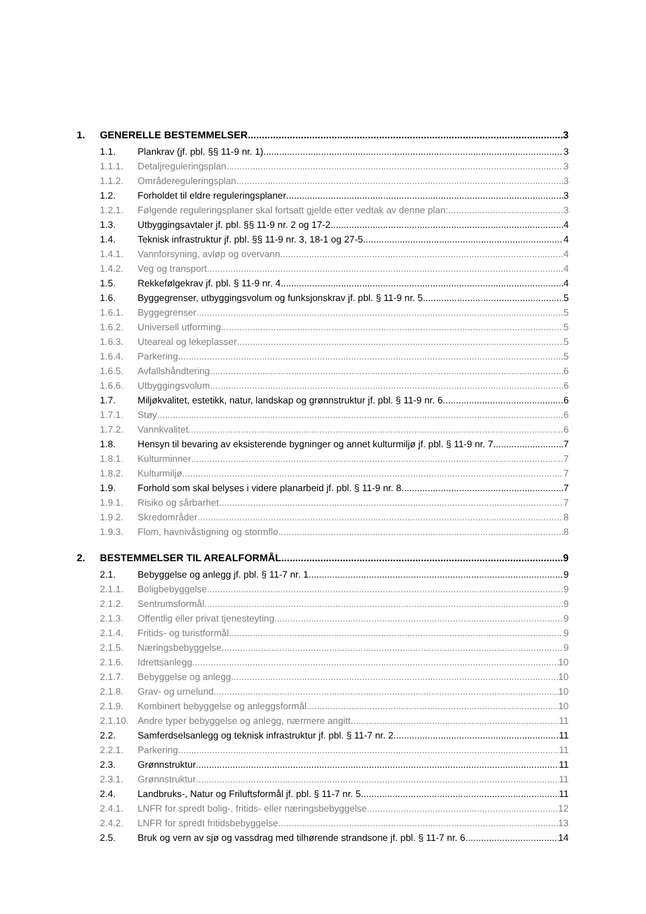1. GENERELLE BESTEMMELSER 3
1.1. Plankrav (jf. pbl. §§ 11-9 nr. 1) 3
1.1.1. Detaljreguleringsplan 3
1.1.2. Områdereguleringsplan 3
1.2. Forholdet til eldre reguleringsplaner 3
1.2.1. Følgende reguleringsplaner skal fortsatt gjelde etter vedtak av denne plan: 3
1.3. Utbyggingsavtaler jf. pbl. §§ 11-9 nr. 2 og 17-2 4
1.4. Teknisk infrastruktur jf. pbl. §§ 11-9 nr. 3, 18-1 og 27-5 4
1.4.1. Vannforsyning, avløp og overvann 4
1.4.2. Veg og transport 4
1.5. Rekkefølgekrav jf. pbl. § 11-9 nr. 4 4
1.6. Byggegrenser, utbyggingsvolum og funksjonskrav jf. pbl. § 11-9 nr. 5 5
1.6.1. Byggegrenser 5
1.6.2. Universell utforming 5
1.6.3. Uteareal og lekeplasser 5
1.6.4. Parkering 5
1.6.5. Avfallshåndtering 6
1.6.6. Utbyggingsvolum 6
1.7. Miljøkvalitet, estetikk, natur, landskap og grønnstruktur jf. pbl. § 11-9 nr. 6 6
1.7.1. Støy 6
1.7.2. Vannkvalitet 6
1.8. Hensyn til bevaring av eksisterende bygninger og annet kulturmiljø jf. pbl. § 11-9 nr. 7 7
1.8.1. Kulturminner 7
1.8.2. Kulturmiljø 7
1.9. Forhold som skal belyses i videre planarbeid jf. pbl. § 11-9 nr. 8 7
1.9.1. Risiko og sårbarhet 7
1.9.2. Skredområder 8
1.9.3. Flom, havnivåstigning og stormflo 8
2. BESTEMMELSER TIL AREALFORMÅL 9
2.1. Bebyggelse og anlegg jf. pbl. § 11-7 nr. 1 9
2.1.1. Boligbebyggelse 9
2.1.2. Sentrumsformål 9
2.1.3. Offentlig eller privat tjenesteyting 9
2.1.4. Fritids- og turistformål 9
2.1.5. Næringsbebyggelse 9
2.1.6. Idrettsanlegg 10
2.1.7. Bebyggelse og anlegg 10
2.1.8. Grav- og urnelund 10
2.1.9. Kombinert bebyggelse og anleggsformål 10
2.1.10. Andre typer bebyggelse og anlegg, nærmere angitt 11
2.2. Samferdselsanlegg og teknisk infrastruktur jf. pbl. § 11-7 nr. 2 11
2.2.1. Parkering 11
2.3. Grønnstruktur 11
2.3.1. Grønnstruktur 11
2.4. Landbruks-, Natur og Friluftsformål jf. pbl. § 11-7 nr. 5 11
2.4.1. LNFR for spredt bolig-, fritids- eller næringsbebyggelse 12
2.4.2. LNFR for spredt fritidsbebyggelse 13
2.5. Bruk og vern av sjø og vassdrag med tilhørende strandsone jf. pbl. § 11-7 nr. 6 14